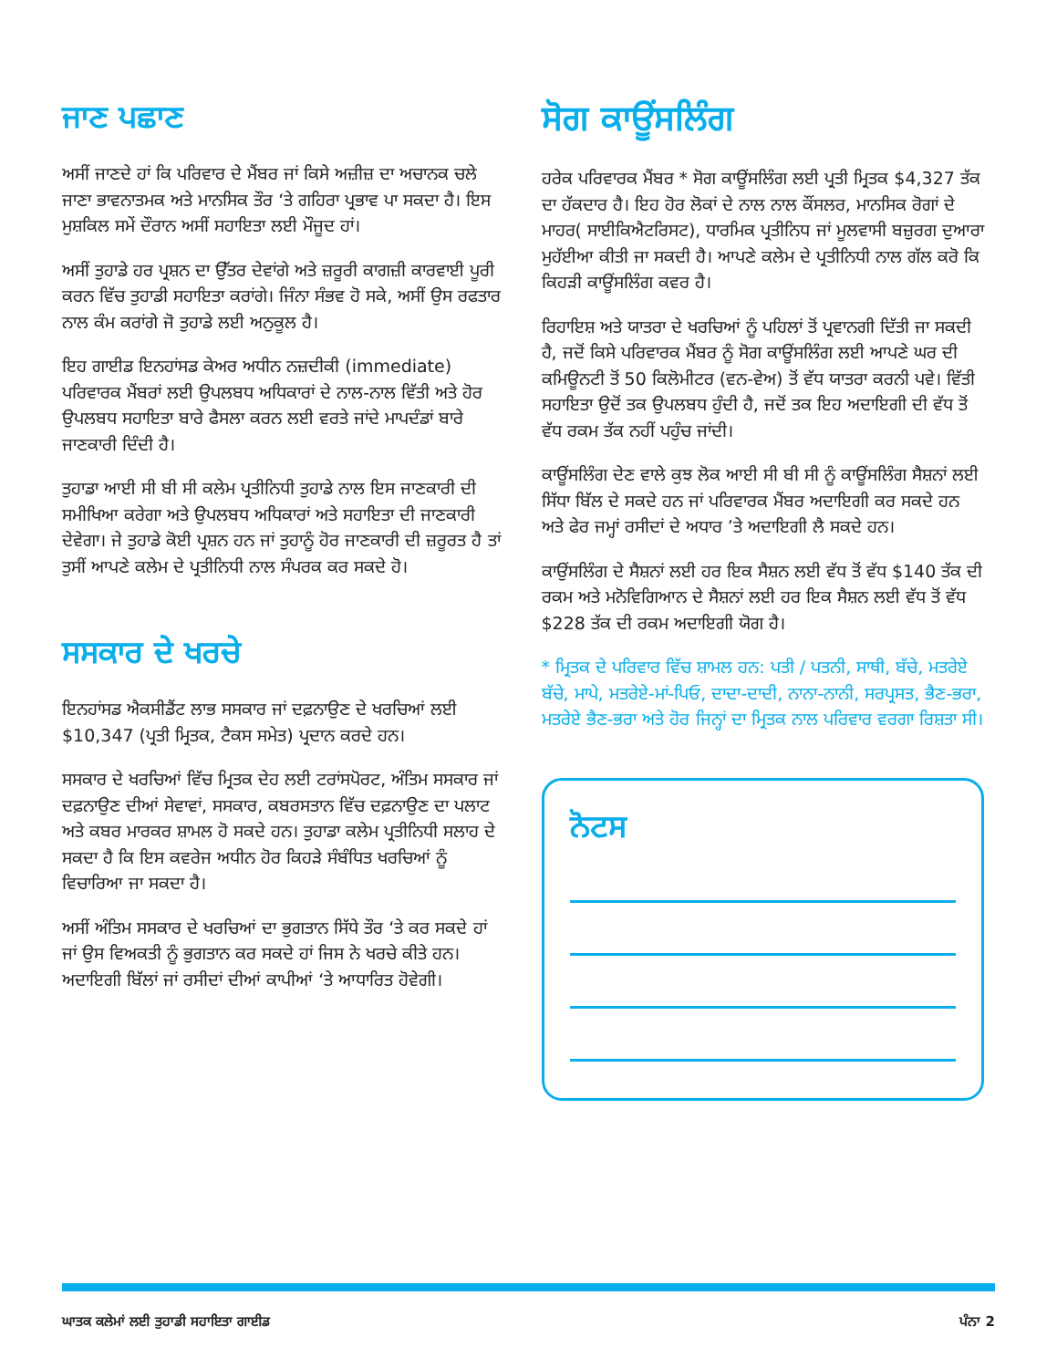ਜਾਣ ਪਛਾਣ
ਅਸੀਂ ਜਾਣਦੇ ਹਾਂ ਕਿ ਪਰਿਵਾਰ ਦੇ ਮੈਂਬਰ ਜਾਂ ਕਿਸੇ ਅਜ਼ੀਜ਼ ਦਾ ਅਚਾਨਕ ਚਲੇ ਜਾਣਾ ਭਾਵਨਾਤਮਕ ਅਤੇ ਮਾਨਸਿਕ ਤੌਰ ‘ਤੇ ਗਹਿਰਾ ਪ੍ਰਭਾਵ ਪਾ ਸਕਦਾ ਹੈ। ਇਸ ਮੁਸ਼ਕਿਲ ਸਮੇਂ ਦੌਰਾਨ ਅਸੀਂ ਸਹਾਇਤਾ ਲਈ ਮੌਜੂਦ ਹਾਂ।
ਅਸੀਂ ਤੁਹਾਡੇ ਹਰ ਪ੍ਰਸ਼ਨ ਦਾ ਉੱਤਰ ਦੇਵਾਂਗੇ ਅਤੇ ਜ਼ਰੂਰੀ ਕਾਗਜ਼ੀ ਕਾਰਵਾਈ ਪੂਰੀ ਕਰਨ ਵਿੱਚ ਤੁਹਾਡੀ ਸਹਾਇਤਾ ਕਰਾਂਗੇ। ਜਿੰਨਾ ਸੰਭਵ ਹੋ ਸਕੇ, ਅਸੀਂ ਉਸ ਰਫਤਾਰ ਨਾਲ ਕੰਮ ਕਰਾਂਗੇ ਜੋ ਤੁਹਾਡੇ ਲਈ ਅਨੁਕੂਲ ਹੈ।
ਇਹ ਗਾਈਡ ਇਨਹਾਂਸਡ ਕੇਅਰ ਅਧੀਨ ਨਜ਼ਦੀਕੀ (immediate) ਪਰਿਵਾਰਕ ਮੈਂਬਰਾਂ ਲਈ ਉਪਲਬਧ ਅਧਿਕਾਰਾਂ ਦੇ ਨਾਲ-ਨਾਲ ਵਿੱਤੀ ਅਤੇ ਹੋਰ ਉਪਲਬਧ ਸਹਾਇਤਾ ਬਾਰੇ ਫੈਸਲਾ ਕਰਨ ਲਈ ਵਰਤੇ ਜਾਂਦੇ ਮਾਪਦੰਡਾਂ ਬਾਰੇ ਜਾਣਕਾਰੀ ਦਿੰਦੀ ਹੈ।
ਤੁਹਾਡਾ ਆਈ ਸੀ ਬੀ ਸੀ ਕਲੇਮ ਪ੍ਰਤੀਨਿਧੀ ਤੁਹਾਡੇ ਨਾਲ ਇਸ ਜਾਣਕਾਰੀ ਦੀ ਸਮੀਖਿਆ ਕਰੇਗਾ ਅਤੇ ਉਪਲਬਧ ਅਧਿਕਾਰਾਂ ਅਤੇ ਸਹਾਇਤਾ ਦੀ ਜਾਣਕਾਰੀ ਦੇਵੇਗਾ। ਜੇ ਤੁਹਾਡੇ ਕੋਈ ਪ੍ਰਸ਼ਨ ਹਨ ਜਾਂ ਤੁਹਾਨੂੰ ਹੋਰ ਜਾਣਕਾਰੀ ਦੀ ਜ਼ਰੂਰਤ ਹੈ ਤਾਂ ਤੁਸੀਂ ਆਪਣੇ ਕਲੇਮ ਦੇ ਪ੍ਰਤੀਨਿਧੀ ਨਾਲ ਸੰਪਰਕ ਕਰ ਸਕਦੇ ਹੋ।
ਸਸਕਾਰ ਦੇ ਖਰਚੇ
ਇਨਹਾਂਸਡ ਐਕਸੀਡੈਂਟ ਲਾਭ ਸਸਕਾਰ ਜਾਂ ਦਫ਼ਨਾਉਣ ਦੇ ਖਰਚਿਆਂ ਲਈ $10,347 (ਪ੍ਰਤੀ ਮ੍ਰਿਤਕ, ਟੈਕਸ ਸਮੇਤ) ਪ੍ਰਦਾਨ ਕਰਦੇ ਹਨ।
ਸਸਕਾਰ ਦੇ ਖਰਚਿਆਂ ਵਿੱਚ ਮ੍ਰਿਤਕ ਦੇਹ ਲਈ ਟਰਾਂਸਪੋਰਟ, ਅੰਤਿਮ ਸਸਕਾਰ ਜਾਂ ਦਫ਼ਨਾਉਣ ਦੀਆਂ ਸੇਵਾਵਾਂ, ਸਸਕਾਰ, ਕਬਰਸਤਾਨ ਵਿੱਚ ਦਫ਼ਨਾਉਣ ਦਾ ਪਲਾਟ ਅਤੇ ਕਬਰ ਮਾਰਕਰ ਸ਼ਾਮਲ ਹੋ ਸਕਦੇ ਹਨ। ਤੁਹਾਡਾ ਕਲੇਮ ਪ੍ਰਤੀਨਿਧੀ ਸਲਾਹ ਦੇ ਸਕਦਾ ਹੈ ਕਿ ਇਸ ਕਵਰੇਜ ਅਧੀਨ ਹੋਰ ਕਿਹੜੇ ਸੰਬੰਧਿਤ ਖਰਚਿਆਂ ਨੂੰ ਵਿਚਾਰਿਆ ਜਾ ਸਕਦਾ ਹੈ।
ਅਸੀਂ ਅੰਤਿਮ ਸਸਕਾਰ ਦੇ ਖਰਚਿਆਂ ਦਾ ਭੁਗਤਾਨ ਸਿੱਧੇ ਤੌਰ ‘ਤੇ ਕਰ ਸਕਦੇ ਹਾਂ ਜਾਂ ਉਸ ਵਿਅਕਤੀ ਨੂੰ ਭੁਗਤਾਨ ਕਰ ਸਕਦੇ ਹਾਂ ਜਿਸ ਨੇ ਖਰਚੇ ਕੀਤੇ ਹਨ। ਅਦਾਇਗੀ ਬਿੱਲਾਂ ਜਾਂ ਰਸੀਦਾਂ ਦੀਆਂ ਕਾਪੀਆਂ ‘ਤੇ ਆਧਾਰਿਤ ਹੋਵੇਗੀ।
ਸੋਗ ਕਾਊਂਸਲਿੰਗ
ਹਰੇਕ ਪਰਿਵਾਰਕ ਮੈਂਬਰ * ਸੋਗ ਕਾਊਂਸਲਿੰਗ ਲਈ ਪ੍ਰਤੀ ਮ੍ਰਿਤਕ $4,327 ਤੱਕ ਦਾ ਹੱਕਦਾਰ ਹੈ। ਇਹ ਹੋਰ ਲੋਕਾਂ ਦੇ ਨਾਲ ਨਾਲ ਕੌਂਸਲਰ, ਮਾਨਸਿਕ ਰੋਗਾਂ ਦੇ ਮਾਹਰ( ਸਾਈਕਿਐਟਰਿਸਟ), ਧਾਰਮਿਕ ਪ੍ਰਤੀਨਿਧ ਜਾਂ ਮੂਲਵਾਸੀ ਬਜ਼ੁਰਗ ਦੁਆਰਾ ਮੁਹੱਈਆ ਕੀਤੀ ਜਾ ਸਕਦੀ ਹੈ। ਆਪਣੇ ਕਲੇਮ ਦੇ ਪ੍ਰਤੀਨਿਧੀ ਨਾਲ ਗੱਲ ਕਰੋ ਕਿ ਕਿਹੜੀ ਕਾਊਂਸਲਿੰਗ ਕਵਰ ਹੈ।
ਰਿਹਾਇਸ਼ ਅਤੇ ਯਾਤਰਾ ਦੇ ਖਰਚਿਆਂ ਨੂੰ ਪਹਿਲਾਂ ਤੋਂ ਪ੍ਰਵਾਨਗੀ ਦਿੱਤੀ ਜਾ ਸਕਦੀ ਹੈ, ਜਦੋਂ ਕਿਸੇ ਪਰਿਵਾਰਕ ਮੈਂਬਰ ਨੂੰ ਸੋਗ ਕਾਊਂਸਲਿੰਗ ਲਈ ਆਪਣੇ ਘਰ ਦੀ ਕਮਿਊਨਟੀ ਤੋਂ 50 ਕਿਲੋਮੀਟਰ (ਵਨ-ਵੇਅ) ਤੋਂ ਵੱਧ ਯਾਤਰਾ ਕਰਨੀ ਪਵੇ। ਵਿੱਤੀ ਸਹਾਇਤਾ ਉਦੋਂ ਤਕ ਉਪਲਬਧ ਹੁੰਦੀ ਹੈ, ਜਦੋਂ ਤਕ ਇਹ ਅਦਾਇਗੀ ਦੀ ਵੱਧ ਤੋਂ ਵੱਧ ਰਕਮ ਤੱਕ ਨਹੀਂ ਪਹੁੰਚ ਜਾਂਦੀ।
ਕਾਊਂਸਲਿੰਗ ਦੇਣ ਵਾਲੇ ਕੁਝ ਲੋਕ ਆਈ ਸੀ ਬੀ ਸੀ ਨੂੰ ਕਾਊਂਸਲਿੰਗ ਸੈਸ਼ਨਾਂ ਲਈ ਸਿੱਧਾ ਬਿੱਲ ਦੇ ਸਕਦੇ ਹਨ ਜਾਂ ਪਰਿਵਾਰਕ ਮੈਂਬਰ ਅਦਾਇਗੀ ਕਰ ਸਕਦੇ ਹਨ ਅਤੇ ਫੇਰ ਜਮ੍ਹਾਂ ਰਸੀਦਾਂ ਦੇ ਅਧਾਰ ’ਤੇ ਅਦਾਇਗੀ ਲੈ ਸਕਦੇ ਹਨ।
ਕਾਉਂਸਲਿੰਗ ਦੇ ਸੈਸ਼ਨਾਂ ਲਈ ਹਰ ਇਕ ਸੈਸ਼ਨ ਲਈ ਵੱਧ ਤੋਂ ਵੱਧ $140 ਤੱਕ ਦੀ ਰਕਮ ਅਤੇ ਮਨੋਵਿਗਿਆਨ ਦੇ ਸੈਸ਼ਨਾਂ ਲਈ ਹਰ ਇਕ ਸੈਸ਼ਨ ਲਈ ਵੱਧ ਤੋਂ ਵੱਧ $228 ਤੱਕ ਦੀ ਰਕਮ ਅਦਾਇਗੀ ਯੋਗ ਹੈ।
* ਮ੍ਰਿਤਕ ਦੇ ਪਰਿਵਾਰ ਵਿੱਚ ਸ਼ਾਮਲ ਹਨ: ਪਤੀ / ਪਤਨੀ, ਸਾਥੀ, ਬੱਚੇ, ਮਤਰੇਏ ਬੱਚੇ, ਮਾਪੇ, ਮਤਰੇਏ-ਮਾਂ-ਪਿਓ, ਦਾਦਾ-ਦਾਦੀ, ਨਾਨਾ-ਨਾਨੀ, ਸਰਪ੍ਰਸਤ, ਭੈਣ-ਭਰਾ, ਮਤਰੇਏ ਭੈਣ-ਭਰਾ ਅਤੇ ਹੋਰ ਜਿਨ੍ਹਾਂ ਦਾ ਮ੍ਰਿਤਕ ਨਾਲ ਪਰਿਵਾਰ ਵਰਗਾ ਰਿਸ਼ਤਾ ਸੀ।
ਨੋਟਸ
ਘਾਤਕ ਕਲੇਮਾਂ ਲਈ ਤੁਹਾਡੀ ਸਹਾਇਤਾ ਗਾਈਡ ਪੰਨਾ 2